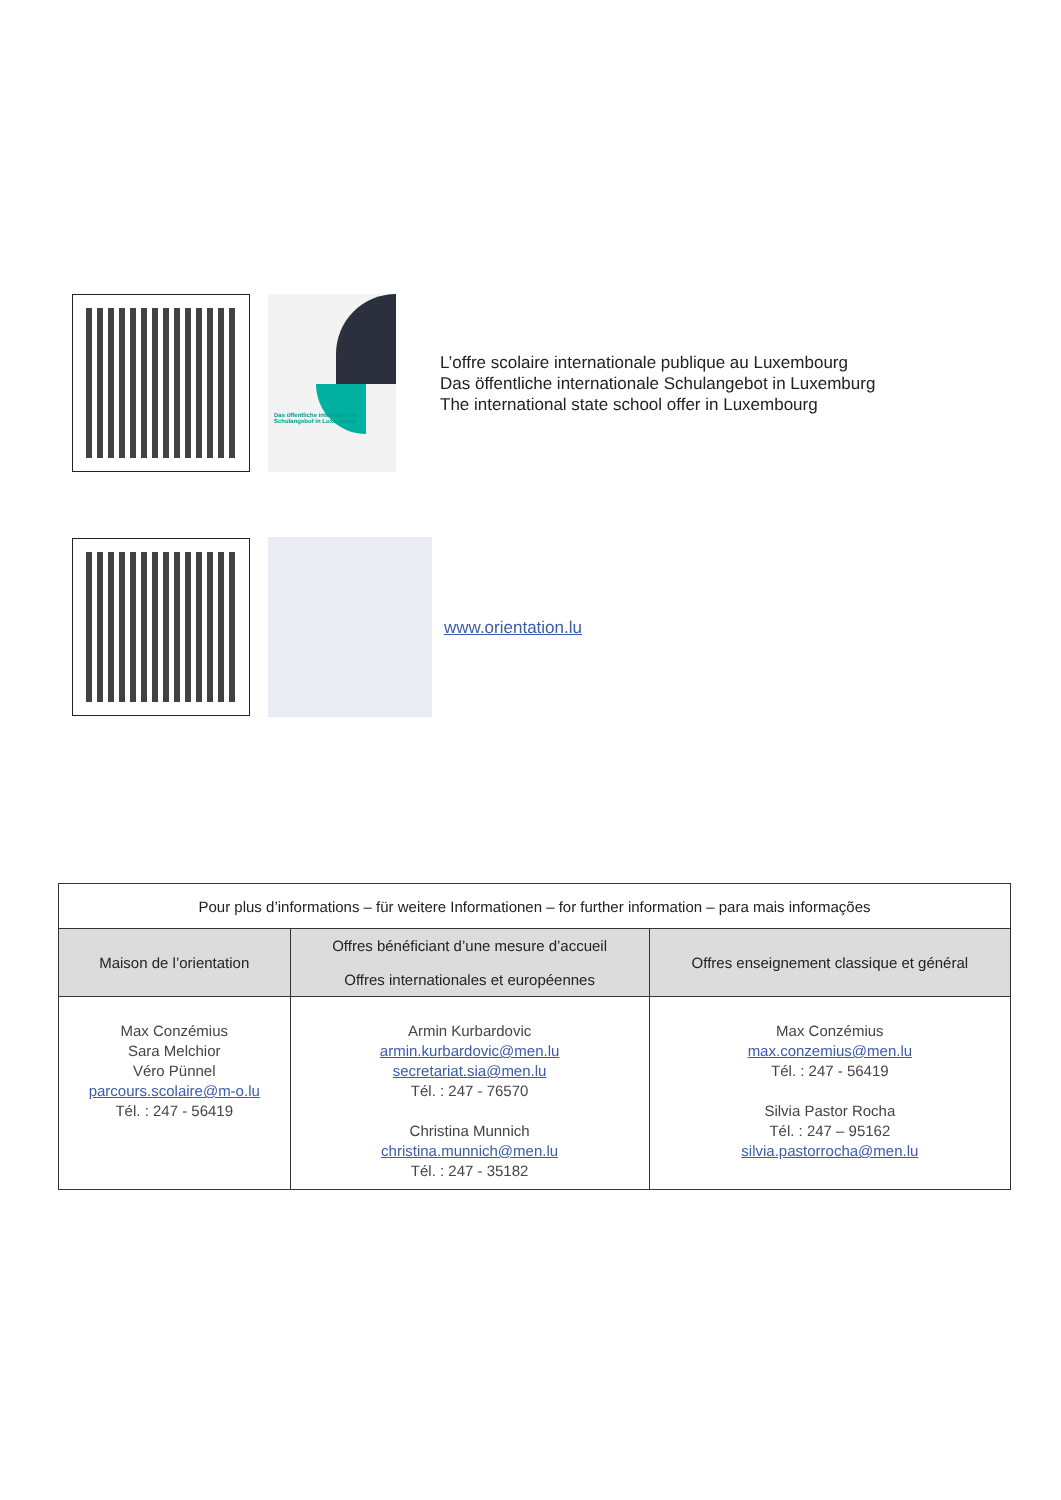Das öffentliche internationale Schulangebot in Luxemburg
L’offre scolaire internationale publique au Luxembourg
Das öffentliche internationale Schulangebot in Luxemburg
The international state school offer in Luxembourg
www.orientation.lu
| Pour plus d’informations – für weitere Informationen – for further information – para mais informações | | |
| --- | --- | --- |
| Maison de l’orientation | Offres bénéficiant d’une mesure d’accueil Offres internationales et européennes | Offres enseignement classique et général |
| Max Conzémius Sara Melchior Véro Pünnel parcours.scolaire@m-o.lu Tél. : 247 - 56419 | Armin Kurbardovic armin.kurbardovic@men.lu secretariat.sia@men.lu Tél. : 247 - 76570 Christina Munnich christina.munnich@men.lu Tél. : 247 - 35182 | Max Conzémius max.conzemius@men.lu Tél. : 247 - 56419 Silvia Pastor Rocha Tél. : 247 – 95162 silvia.pastorrocha@men.lu |